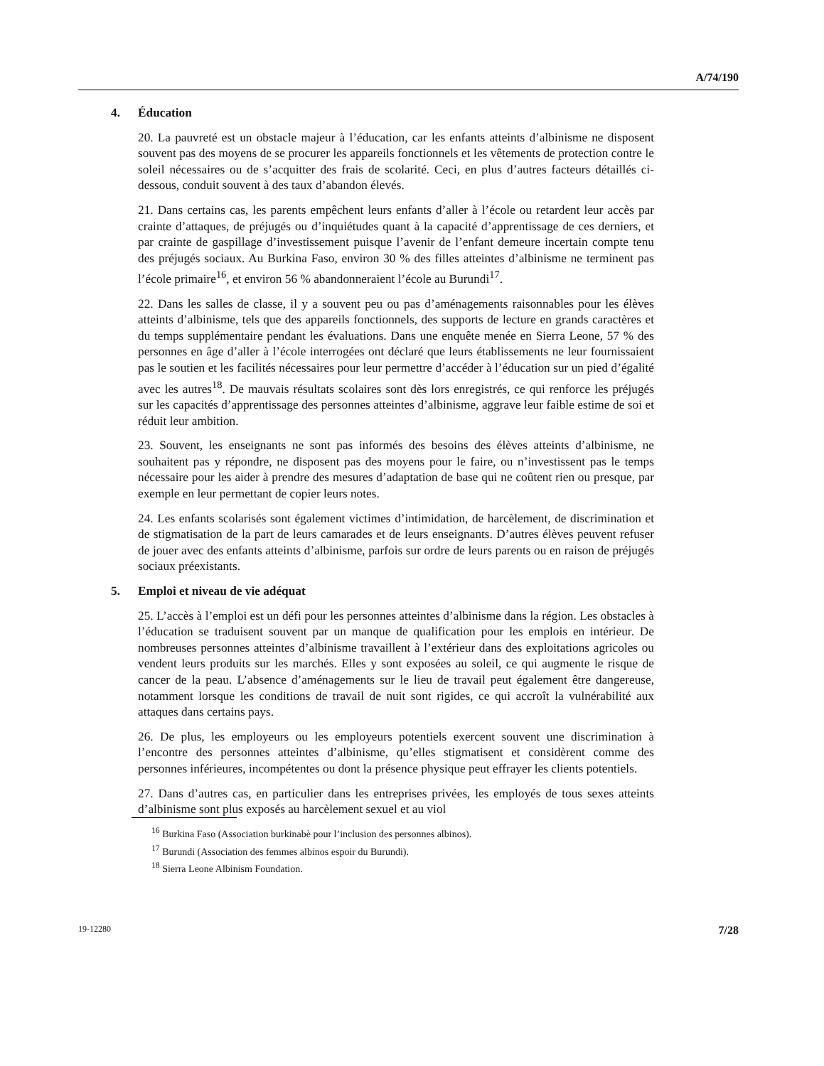A/74/190
4. Éducation
20. La pauvreté est un obstacle majeur à l’éducation, car les enfants atteints d’albinisme ne disposent souvent pas des moyens de se procurer les appareils fonctionnels et les vêtements de protection contre le soleil nécessaires ou de s’acquitter des frais de scolarité. Ceci, en plus d’autres facteurs détaillés ci-dessous, conduit souvent à des taux d’abandon élevés.
21. Dans certains cas, les parents empêchent leurs enfants d’aller à l’école ou retardent leur accès par crainte d’attaques, de préjugés ou d’inquiétudes quant à la capacité d’apprentissage de ces derniers, et par crainte de gaspillage d’investissement puisque l’avenir de l’enfant demeure incertain compte tenu des préjugés sociaux. Au Burkina Faso, environ 30 % des filles atteintes d’albinisme ne terminent pas l’école primaire<sup>16</sup>, et environ 56 % abandonneraient l’école au Burundi<sup>17</sup>.
22. Dans les salles de classe, il y a souvent peu ou pas d’aménagements raisonnables pour les élèves atteints d’albinisme, tels que des appareils fonctionnels, des supports de lecture en grands caractères et du temps supplémentaire pendant les évaluations. Dans une enquête menée en Sierra Leone, 57 % des personnes en âge d’aller à l’école interrogées ont déclaré que leurs établissements ne leur fournissaient pas le soutien et les facilités nécessaires pour leur permettre d’accéder à l’éducation sur un pied d’égalité avec les autres<sup>18</sup>. De mauvais résultats scolaires sont dès lors enregistrés, ce qui renforce les préjugés sur les capacités d’apprentissage des personnes atteintes d’albinisme, aggrave leur faible estime de soi et réduit leur ambition.
23. Souvent, les enseignants ne sont pas informés des besoins des élèves atteints d’albinisme, ne souhaitent pas y répondre, ne disposent pas des moyens pour le faire, ou n’investissent pas le temps nécessaire pour les aider à prendre des mesures d’adaptation de base qui ne coûtent rien ou presque, par exemple en leur permettant de copier leurs notes.
24. Les enfants scolarisés sont également victimes d’intimidation, de harcèlement, de discrimination et de stigmatisation de la part de leurs camarades et de leurs enseignants. D’autres élèves peuvent refuser de jouer avec des enfants atteints d’albinisme, parfois sur ordre de leurs parents ou en raison de préjugés sociaux préexistants.
5. Emploi et niveau de vie adéquat
25. L’accès à l’emploi est un défi pour les personnes atteintes d’albinisme dans la région. Les obstacles à l’éducation se traduisent souvent par un manque de qualification pour les emplois en intérieur. De nombreuses personnes atteintes d’albinisme travaillent à l’extérieur dans des exploitations agricoles ou vendent leurs produits sur les marchés. Elles y sont exposées au soleil, ce qui augmente le risque de cancer de la peau. L’absence d’aménagements sur le lieu de travail peut également être dangereuse, notamment lorsque les conditions de travail de nuit sont rigides, ce qui accroît la vulnérabilité aux attaques dans certains pays.
26. De plus, les employeurs ou les employeurs potentiels exercent souvent une discrimination à l’encontre des personnes atteintes d’albinisme, qu’elles stigmatisent et considèrent comme des personnes inférieures, incompétentes ou dont la présence physique peut effrayer les clients potentiels.
27. Dans d’autres cas, en particulier dans les entreprises privées, les employés de tous sexes atteints d’albinisme sont plus exposés au harcèlement sexuel et au viol
<sup>16</sup> Burkina Faso (Association burkinabè pour l’inclusion des personnes albinos).
<sup>17</sup> Burundi (Association des femmes albinos espoir du Burundi).
<sup>18</sup> Sierra Leone Albinism Foundation.
19-12280 7/28